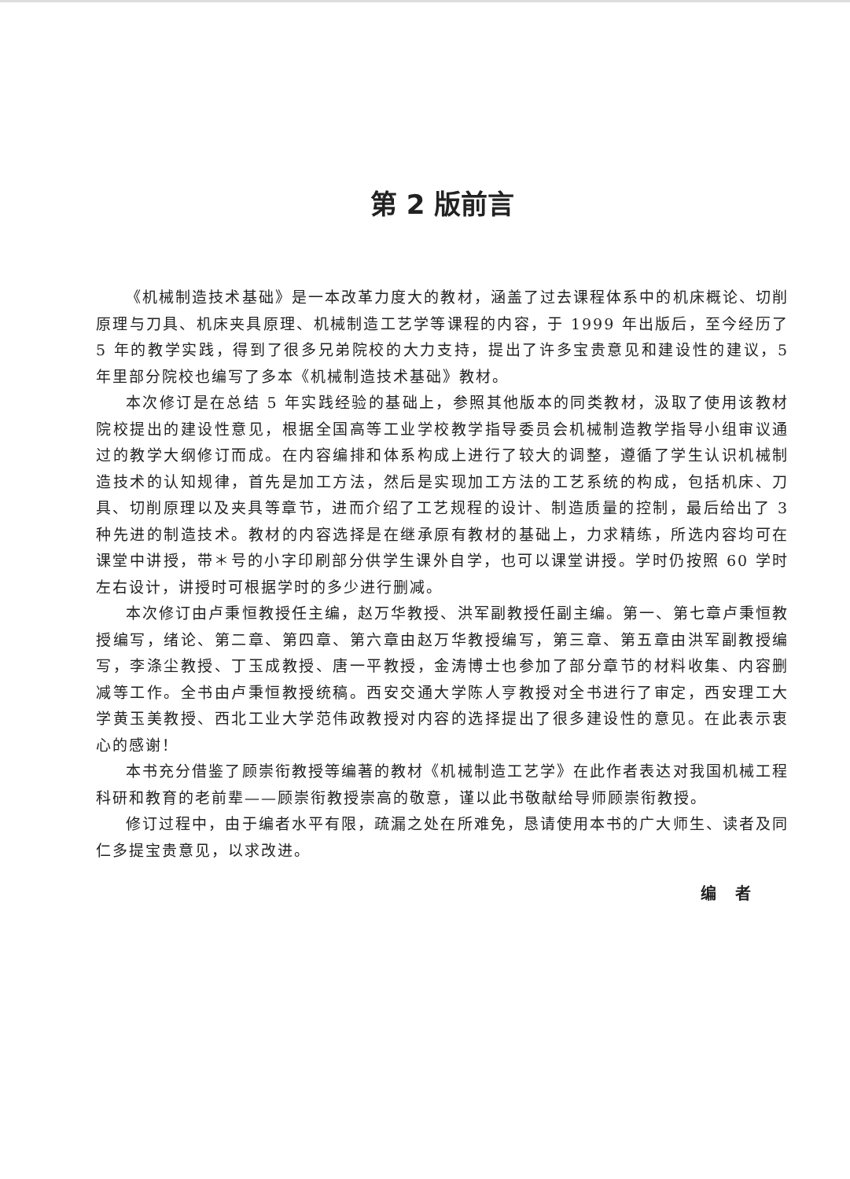第 2 版前言
《机械制造技术基础》是一本改革力度大的教材，涵盖了过去课程体系中的机床概论、切削原理与刀具、机床夹具原理、机械制造工艺学等课程的内容，于 1999 年出版后，至今经历了 5 年的教学实践，得到了很多兄弟院校的大力支持，提出了许多宝贵意见和建设性的建议，5 年里部分院校也编写了多本《机械制造技术基础》教材。
本次修订是在总结 5 年实践经验的基础上，参照其他版本的同类教材，汲取了使用该教材院校提出的建设性意见，根据全国高等工业学校教学指导委员会机械制造教学指导小组审议通过的教学大纲修订而成。在内容编排和体系构成上进行了较大的调整，遵循了学生认识机械制造技术的认知规律，首先是加工方法，然后是实现加工方法的工艺系统的构成，包括机床、刀具、切削原理以及夹具等章节，进而介绍了工艺规程的设计、制造质量的控制，最后给出了 3 种先进的制造技术。教材的内容选择是在继承原有教材的基础上，力求精练，所选内容均可在课堂中讲授，带＊号的小字印刷部分供学生课外自学，也可以课堂讲授。学时仍按照 60 学时左右设计，讲授时可根据学时的多少进行删减。
本次修订由卢秉恒教授任主编，赵万华教授、洪军副教授任副主编。第一、第七章卢秉恒教授编写，绪论、第二章、第四章、第六章由赵万华教授编写，第三章、第五章由洪军副教授编写，李涤尘教授、丁玉成教授、唐一平教授，金涛博士也参加了部分章节的材料收集、内容删减等工作。全书由卢秉恒教授统稿。西安交通大学陈人亨教授对全书进行了审定，西安理工大学黄玉美教授、西北工业大学范伟政教授对内容的选择提出了很多建设性的意见。在此表示衷心的感谢！
本书充分借鉴了顾崇衔教授等编著的教材《机械制造工艺学》在此作者表达对我国机械工程科研和教育的老前辈——顾崇衔教授崇高的敬意，谨以此书敬献给导师顾崇衔教授。
修订过程中，由于编者水平有限，疏漏之处在所难免，恳请使用本书的广大师生、读者及同仁多提宝贵意见，以求改进。
编　者